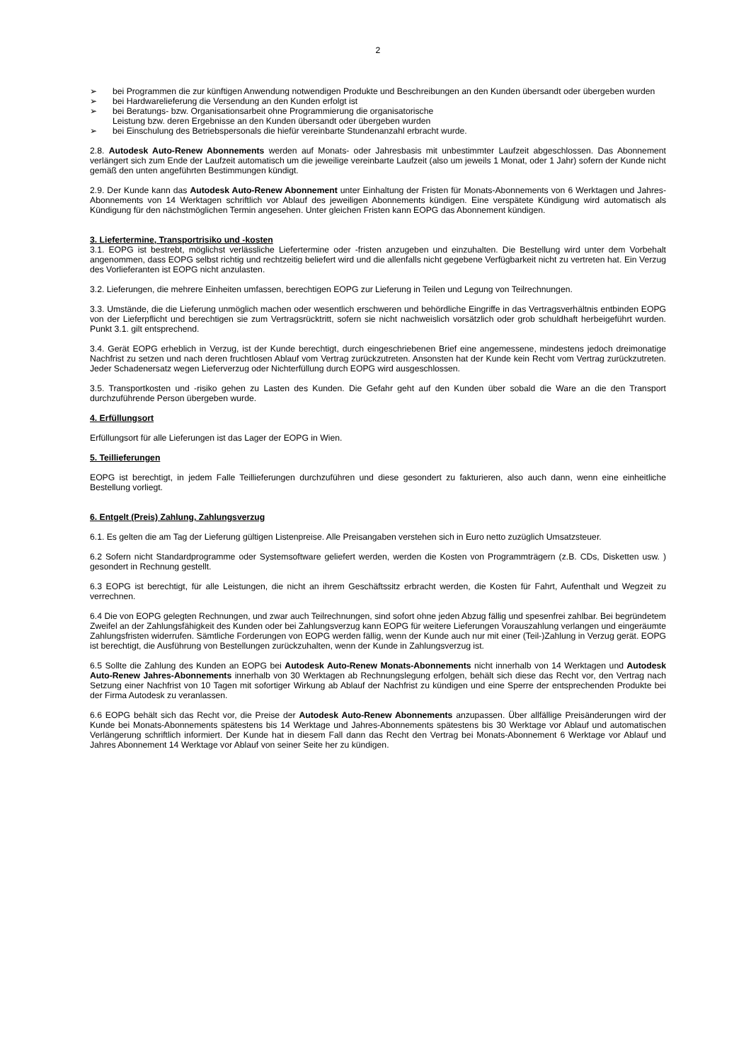2
➢ bei Programmen die zur künftigen Anwendung notwendigen Produkte und Beschreibungen an den Kunden übersandt oder übergeben wurden
➢ bei Hardwarelieferung die Versendung an den Kunden erfolgt ist
➢ bei Beratungs- bzw. Organisationsarbeit ohne Programmierung die organisatorische
Leistung bzw. deren Ergebnisse an den Kunden übersandt oder übergeben wurden
➢ bei Einschulung des Betriebspersonals die hiefür vereinbarte Stundenanzahl erbracht wurde.
2.8. Autodesk Auto-Renew Abonnements werden auf Monats- oder Jahresbasis mit unbestimmter Laufzeit abgeschlossen. Das Abonnement verlängert sich zum Ende der Laufzeit automatisch um die jeweilige vereinbarte Laufzeit (also um jeweils 1 Monat, oder 1 Jahr) sofern der Kunde nicht gemäß den unten angeführten Bestimmungen kündigt.
2.9. Der Kunde kann das Autodesk Auto-Renew Abonnement unter Einhaltung der Fristen für Monats-Abonnements von 6 Werktagen und Jahres-Abonnements von 14 Werktagen schriftlich vor Ablauf des jeweiligen Abonnements kündigen. Eine verspätete Kündigung wird automatisch als Kündigung für den nächstmöglichen Termin angesehen. Unter gleichen Fristen kann EOPG das Abonnement kündigen.
3. Liefertermine, Transportrisiko und -kosten
3.1. EOPG ist bestrebt, möglichst verlässliche Liefertermine oder -fristen anzugeben und einzuhalten. Die Bestellung wird unter dem Vorbehalt angenommen, dass EOPG selbst richtig und rechtzeitig beliefert wird und die allenfalls nicht gegebene Verfügbarkeit nicht zu vertreten hat. Ein Verzug des Vorlieferanten ist EOPG nicht anzulasten.
3.2. Lieferungen, die mehrere Einheiten umfassen, berechtigen EOPG zur Lieferung in Teilen und Legung von Teilrechnungen.
3.3. Umstände, die die Lieferung unmöglich machen oder wesentlich erschweren und behördliche Eingriffe in das Vertragsverhältnis entbinden EOPG von der Lieferpflicht und berechtigen sie zum Vertragsrücktritt, sofern sie nicht nachweislich vorsätzlich oder grob schuldhaft herbeigeführt wurden. Punkt 3.1. gilt entsprechend.
3.4. Gerät EOPG erheblich in Verzug, ist der Kunde berechtigt, durch eingeschriebenen Brief eine angemessene, mindestens jedoch dreimonatige Nachfrist zu setzen und nach deren fruchtlosen Ablauf vom Vertrag zurückzutreten. Ansonsten hat der Kunde kein Recht vom Vertrag zurückzutreten. Jeder Schadenersatz wegen Lieferverzug oder Nichterfüllung durch EOPG wird ausgeschlossen.
3.5. Transportkosten und -risiko gehen zu Lasten des Kunden. Die Gefahr geht auf den Kunden über sobald die Ware an die den Transport durchzuführende Person übergeben wurde.
4. Erfüllungsort
Erfüllungsort für alle Lieferungen ist das Lager der EOPG in Wien.
5. Teillieferungen
EOPG ist berechtigt, in jedem Falle Teillieferungen durchzuführen und diese gesondert zu fakturieren, also auch dann, wenn eine einheitliche Bestellung vorliegt.
6. Entgelt (Preis) Zahlung, Zahlungsverzug
6.1. Es gelten die am Tag der Lieferung gültigen Listenpreise. Alle Preisangaben verstehen sich in Euro netto zuzüglich Umsatzsteuer.
6.2 Sofern nicht Standardprogramme oder Systemsoftware geliefert werden, werden die Kosten von Programmträgern (z.B. CDs, Disketten usw. ) gesondert in Rechnung gestellt.
6.3 EOPG ist berechtigt, für alle Leistungen, die nicht an ihrem Geschäftssitz erbracht werden, die Kosten für Fahrt, Aufenthalt und Wegzeit zu verrechnen.
6.4 Die von EOPG gelegten Rechnungen, und zwar auch Teilrechnungen, sind sofort ohne jeden Abzug fällig und spesenfrei zahlbar. Bei begründetem Zweifel an der Zahlungsfähigkeit des Kunden oder bei Zahlungsverzug kann EOPG für weitere Lieferungen Vorauszahlung verlangen und eingeräumte Zahlungsfristen widerrufen. Sämtliche Forderungen von EOPG werden fällig, wenn der Kunde auch nur mit einer (Teil-)Zahlung in Verzug gerät. EOPG ist berechtigt, die Ausführung von Bestellungen zurückzuhalten, wenn der Kunde in Zahlungsverzug ist.
6.5 Sollte die Zahlung des Kunden an EOPG bei Autodesk Auto-Renew Monats-Abonnements nicht innerhalb von 14 Werktagen und Autodesk Auto-Renew Jahres-Abonnements innerhalb von 30 Werktagen ab Rechnungslegung erfolgen, behält sich diese das Recht vor, den Vertrag nach Setzung einer Nachfrist von 10 Tagen mit sofortiger Wirkung ab Ablauf der Nachfrist zu kündigen und eine Sperre der entsprechenden Produkte bei der Firma Autodesk zu veranlassen.
6.6 EOPG behält sich das Recht vor, die Preise der Autodesk Auto-Renew Abonnements anzupassen. Über allfällige Preisänderungen wird der Kunde bei Monats-Abonnements spätestens bis 14 Werktage und Jahres-Abonnements spätestens bis 30 Werktage vor Ablauf und automatischen Verlängerung schriftlich informiert. Der Kunde hat in diesem Fall dann das Recht den Vertrag bei Monats-Abonnement 6 Werktage vor Ablauf und Jahres Abonnement 14 Werktage vor Ablauf von seiner Seite her zu kündigen.